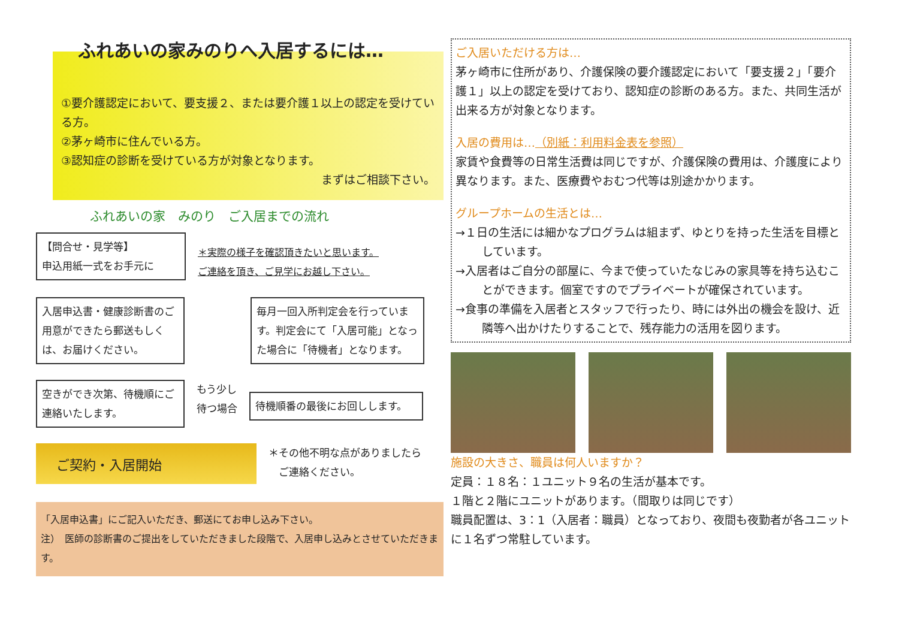ふれあいの家みのりへ入居するには…
①要介護認定において、要支援２、または要介護１以上の認定を受けている方。
②茅ヶ崎市に住んでいる方。
③認知症の診断を受けている方が対象となります。
まずはご相談下さい。
ふれあいの家　みのり　ご入居までの流れ
【問合せ・見学等】
申込用紙一式をお手元に
＊実際の様子を確認頂きたいと思います。
ご連絡を頂き、ご見学にお越し下さい。
入居申込書・健康診断書のご用意ができたら郵送もしくは、お届けください。
毎月一回入所判定会を行っています。判定会にて「入居可能」となった場合に「待機者」となります。
空きができ次第、待機順にご連絡いたします。
もう少し
待つ場合
待機順番の最後にお回しします。
ご契約・入居開始
＊その他不明な点がありましたら
　ご連絡ください。
「入居申込書」にご記入いただき、郵送にてお申し込み下さい。
注）　医師の診断書のご提出をしていただきました段階で、入居申し込みとさせていただきます。
ご入居いただける方は…
茅ヶ崎市に住所があり、介護保険の要介護認定において「要支援２」「要介護１」以上の認定を受けており、認知症の診断のある方。また、共同生活が出来る方が対象となります。
入居の費用は…（別紙：利用料金表を参照）
家賃や食費等の日常生活費は同じですが、介護保険の費用は、介護度により異なります。また、医療費やおむつ代等は別途かかります。
グループホームの生活とは…
→１日の生活には細かなプログラムは組まず、ゆとりを持った生活を目標としています。
→入居者はご自分の部屋に、今まで使っていたなじみの家具等を持ち込むことができます。個室ですのでプライベートが確保されています。
→食事の準備を入居者とスタッフで行ったり、時には外出の機会を設け、近隣等へ出かけたりすることで、残存能力の活用を図ります。
施設の大きさ、職員は何人いますか？
定員：１８名：１ユニット９名の生活が基本です。
１階と２階にユニットがあります。（間取りは同じです）
職員配置は、3：1（入居者：職員）となっており、夜間も夜勤者が各ユニットに１名ずつ常駐しています。